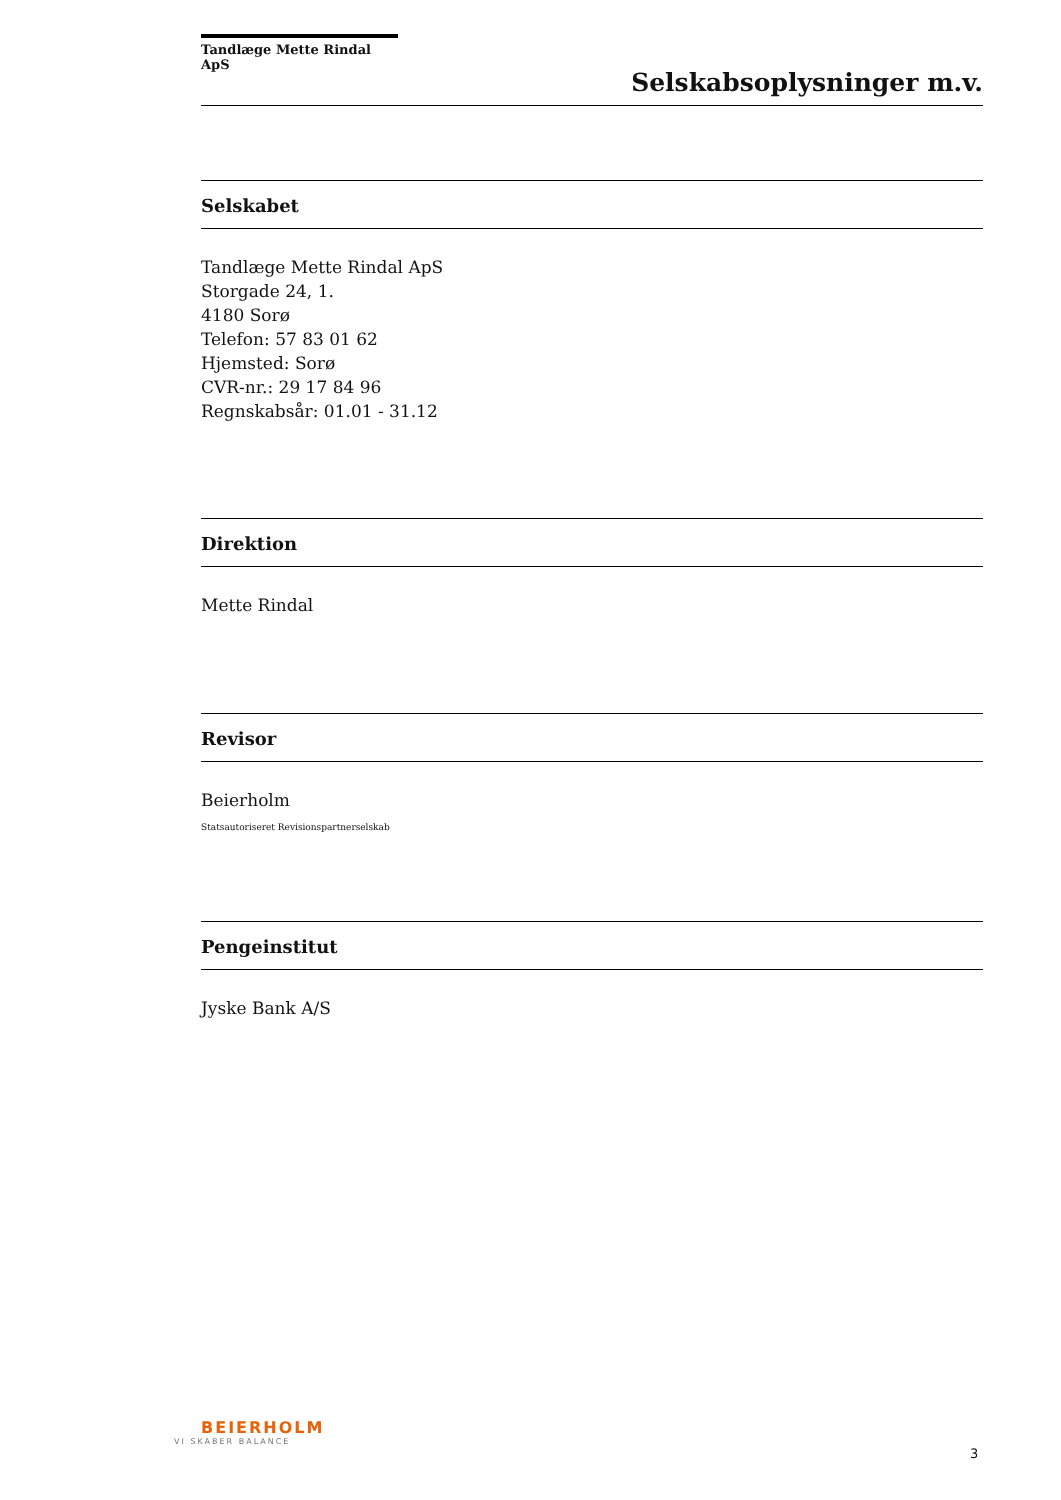Tandlæge Mette Rindal ApS
Selskabsoplysninger m.v.
Selskabet
Tandlæge Mette Rindal ApS
Storgade 24, 1.
4180 Sorø
Telefon: 57 83 01 62
Hjemsted: Sorø
CVR-nr.: 29 17 84 96
Regnskabsår: 01.01 - 31.12
Direktion
Mette Rindal
Revisor
Beierholm
Statsautoriseret Revisionspartnerselskab
Pengeinstitut
Jyske Bank A/S
BEIERHOLM
VI SKABER BALANCE
3